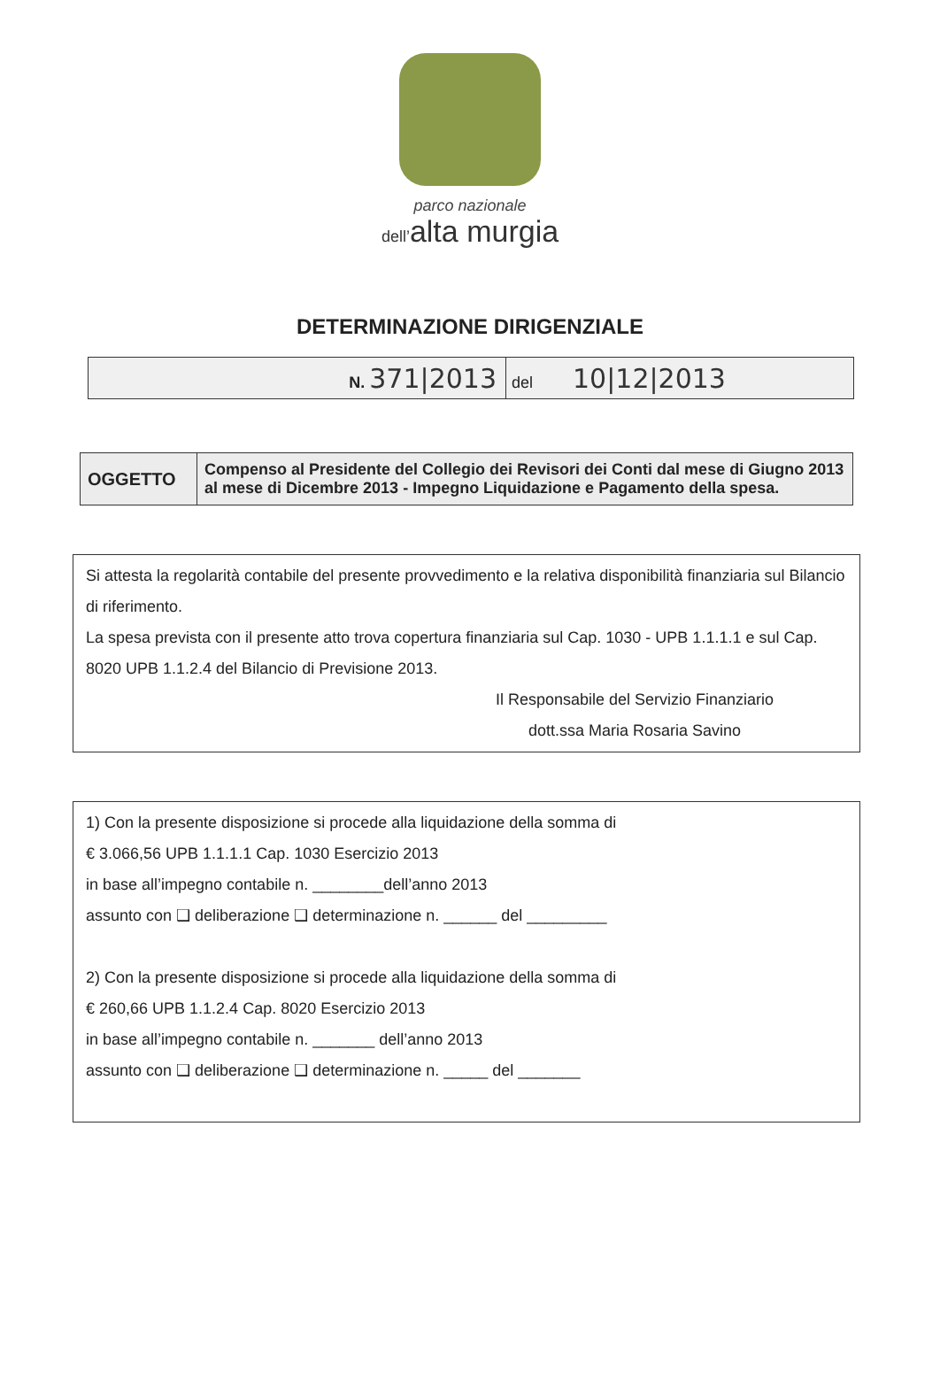parco nazionale
dell’alta murgia
DETERMINAZIONE DIRIGENZIALE
| N. 371/2013 | del 10/12/2013 |
| OGGETTO | Compenso al Presidente del Collegio dei Revisori dei Conti dal mese di Giugno 2013 al mese di Dicembre 2013 - Impegno Liquidazione e Pagamento della spesa. |
Si attesta la regolarità contabile del presente provvedimento e la relativa disponibilità finanziaria sul Bilancio di riferimento.
La spesa prevista con il presente atto trova copertura finanziaria sul Cap. 1030 - UPB 1.1.1.1 e sul Cap. 8020 UPB 1.1.2.4 del Bilancio di Previsione 2013.
Il Responsabile del Servizio Finanziario
dott.ssa Maria Rosaria Savino
1) Con la presente disposizione si procede alla liquidazione della somma di
€ 3.066,56 UPB 1.1.1.1 Cap. 1030 Esercizio 2013
in base all’impegno contabile n. ________dell’anno 2013
assunto con ❑ deliberazione ❑ determinazione n. ______ del _________
2) Con la presente disposizione si procede alla liquidazione della somma di
€ 260,66 UPB 1.1.2.4 Cap. 8020 Esercizio 2013
in base all’impegno contabile n. _______ dell’anno 2013
assunto con ❑ deliberazione ❑ determinazione n. _____ del _______